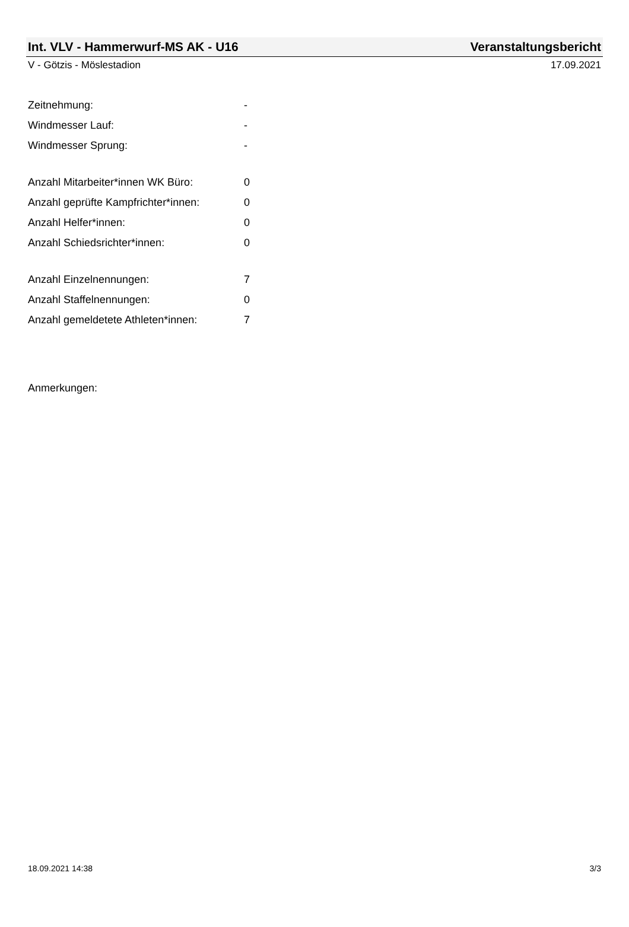Int. VLV - Hammerwurf-MS AK - U16 Veranstaltungsbericht
V - Götzis - Möslestadion 17.09.2021
| Zeitnehmung: | - |
| Windmesser Lauf: | - |
| Windmesser Sprung: | - |
| Anzahl Mitarbeiter*innen WK Büro: | 0 |
| Anzahl geprüfte Kampfrichter*innen: | 0 |
| Anzahl Helfer*innen: | 0 |
| Anzahl Schiedsrichter*innen: | 0 |
| Anzahl Einzelnennungen: | 7 |
| Anzahl Staffelnennungen: | 0 |
| Anzahl gemeldetete Athleten*innen: | 7 |
Anmerkungen:
18.09.2021 14:38 3/3